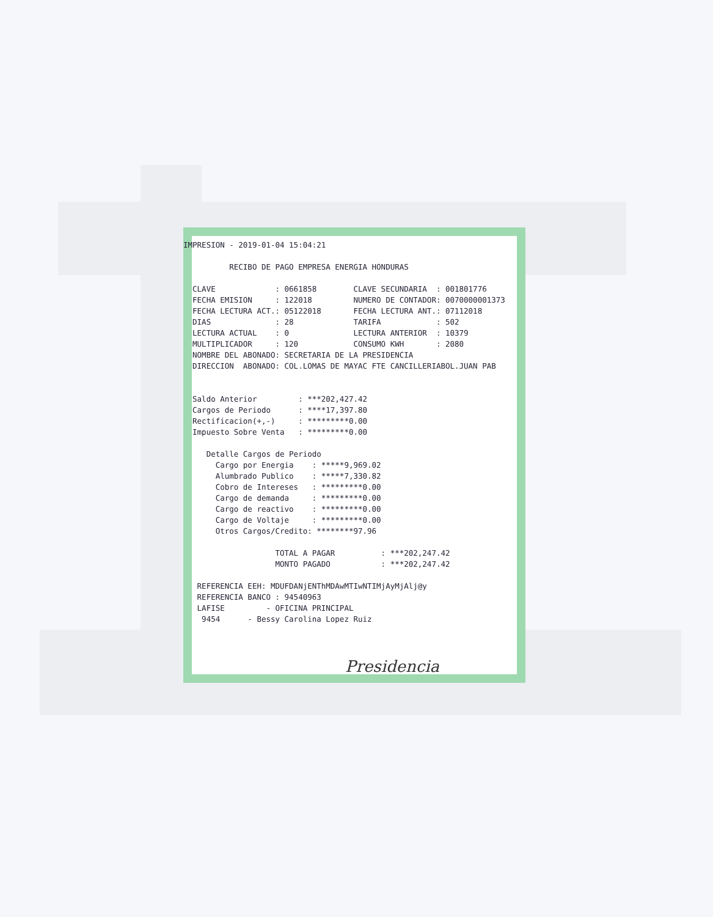IMPRESION - 2019-01-04 15:04:21 RECIBO DE PAGO EMPRESA ENERGIA HONDURAS CLAVE : 0661858 CLAVE SECUNDARIA : 001801776 FECHA EMISION : 122018 NUMERO DE CONTADOR: 0070000001373 FECHA LECTURA ACT.: 05122018 FECHA LECTURA ANT.: 07112018 DIAS : 28 TARIFA : 502 LECTURA ACTUAL : 0 LECTURA ANTERIOR : 10379 MULTIPLICADOR : 120 CONSUMO KWH : 2080 NOMBRE DEL ABONADO: SECRETARIA DE LA PRESIDENCIA DIRECCION ABONADO: COL.LOMAS DE MAYAC FTE CANCILLERIABOL.JUAN PAB Saldo Anterior : ***202,427.42 Cargos de Periodo : ****17,397.80 Rectificacion(+,-) : *********0.00 Impuesto Sobre Venta : *********0.00 Detalle Cargos de Periodo Cargo por Energia : *****9,969.02 Alumbrado Publico : *****7,330.82 Cobro de Intereses : *********0.00 Cargo de demanda : *********0.00 Cargo de reactivo : *********0.00 Cargo de Voltaje : *********0.00 Otros Cargos/Credito: ********97.96 TOTAL A PAGAR : ***202,247.42 MONTO PAGADO : ***202,247.42 REFERENCIA EEH: MDUFDANjENThMDAwMTIwNTIMjAyMjAlj@y REFERENCIA BANCO : 94540963 LAFISE - OFICINA PRINCIPAL 9454 - Bessy Carolina Lopez Ruiz
Presidencia